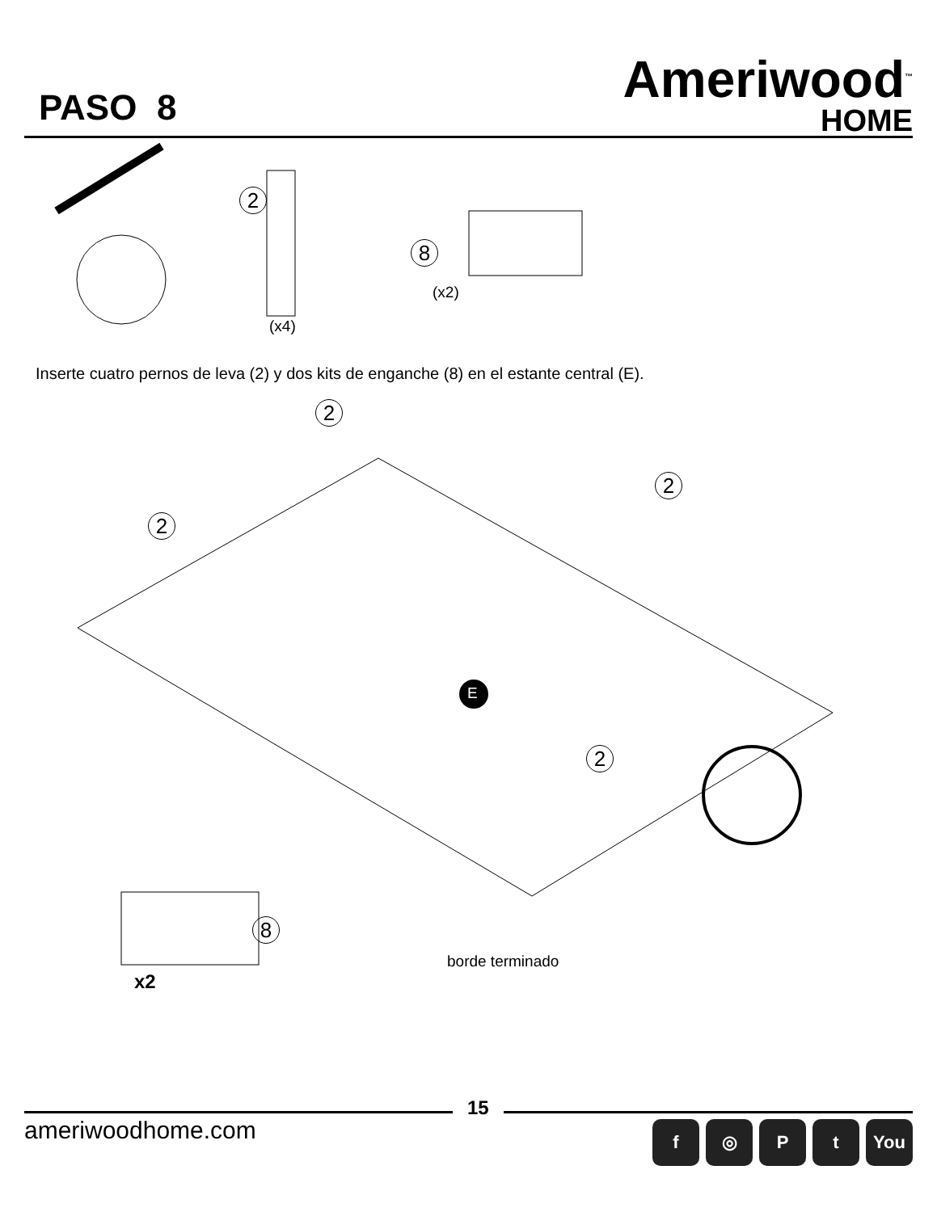PASO 8
Ameriwood<sup>™</sup>
HOME
2
(x4)
8
(x2)
Inserte cuatro pernos de leva (2) y dos kits de enganche (8) en el estante central (E).
2
2
2
2
E
8
x2
borde terminado
15
ameriwoodhome.com
f ◎ Pt You